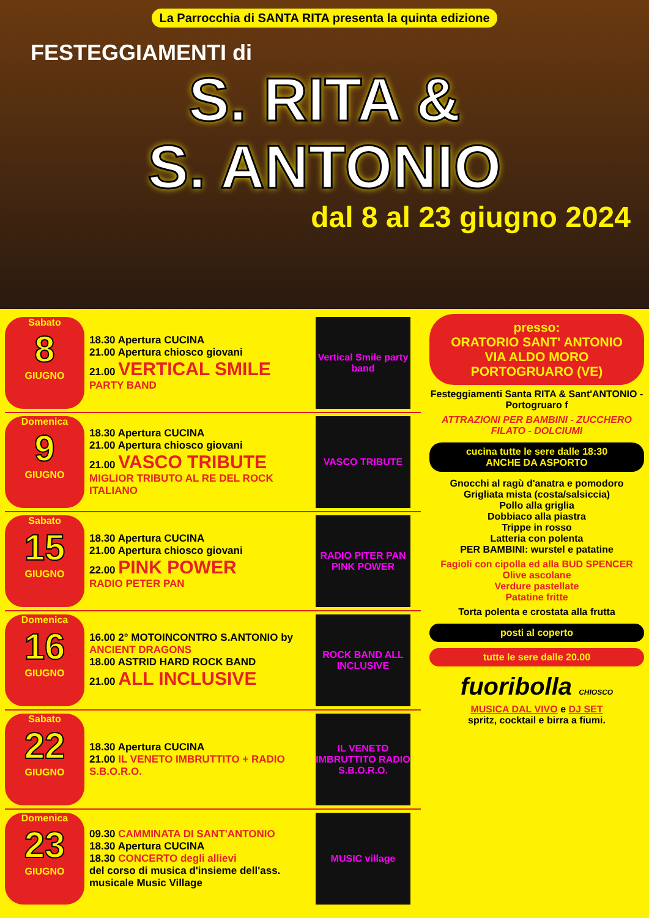La Parrocchia di SANTA RITA presenta la quinta edizione
FESTEGGIAMENTI di
S. RITA &
S. ANTONIO
dal 8 al 23 giugno 2024
Sabato
8
GIUGNO
18.30 Apertura CUCINA
21.00 Apertura chiosco giovani
21.00 VERTICAL SMILE
PARTY BAND
Vertical Smile party band
Domenica
9
GIUGNO
18.30 Apertura CUCINA
21.00 Apertura chiosco giovani
21.00 VASCO TRIBUTE
MIGLIOR TRIBUTO AL RE DEL ROCK ITALIANO
VASCO TRIBUTE
Sabato
15
GIUGNO
18.30 Apertura CUCINA
21.00 Apertura chiosco giovani
22.00 PINK POWER
RADIO PETER PAN
RADIO PITER PAN PINK POWER
Domenica
16
GIUGNO
16.00 2° MOTOINCONTRO S.ANTONIO by ANCIENT DRAGONS
18.00 ASTRID HARD ROCK BAND
21.00 ALL INCLUSIVE
ROCK BAND ALL INCLUSIVE
Sabato
22
GIUGNO
18.30 Apertura CUCINA
21.00 IL VENETO IMBRUTTITO + RADIO S.B.O.R.O.
IL VENETO IMBRUTTITO RADIO S.B.O.R.O.
Domenica
23
GIUGNO
09.30 CAMMINATA DI SANT'ANTONIO
18.30 Apertura CUCINA
18.30 CONCERTO degli allievi
del corso di musica d'insieme dell'ass. musicale Music Village
MUSIC village
presso:
ORATORIO SANT' ANTONIO
VIA ALDO MORO
PORTOGRUARO (VE)
Festeggiamenti Santa RITA & Sant'ANTONIO - Portogruaro f
ATTRAZIONI PER BAMBINI - ZUCCHERO FILATO - DOLCIUMI
cucina tutte le sere dalle 18:30
ANCHE DA ASPORTO
Gnocchi al ragù d'anatra e pomodoro
Grigliata mista (costa/salsiccia)
Pollo alla griglia
Dobbiaco alla piastra
Trippe in rosso
Latteria con polenta
PER BAMBINI: wurstel e patatine
Fagioli con cipolla ed alla BUD SPENCER
Olive ascolane
Verdure pastellate
Patatine fritte
Torta polenta e crostata alla frutta
posti al coperto
tutte le sere dalle 20.00
fuoribolla CHIOSCO
MUSICA DAL VIVO e DJ SET
spritz, cocktail e birra a fiumi.